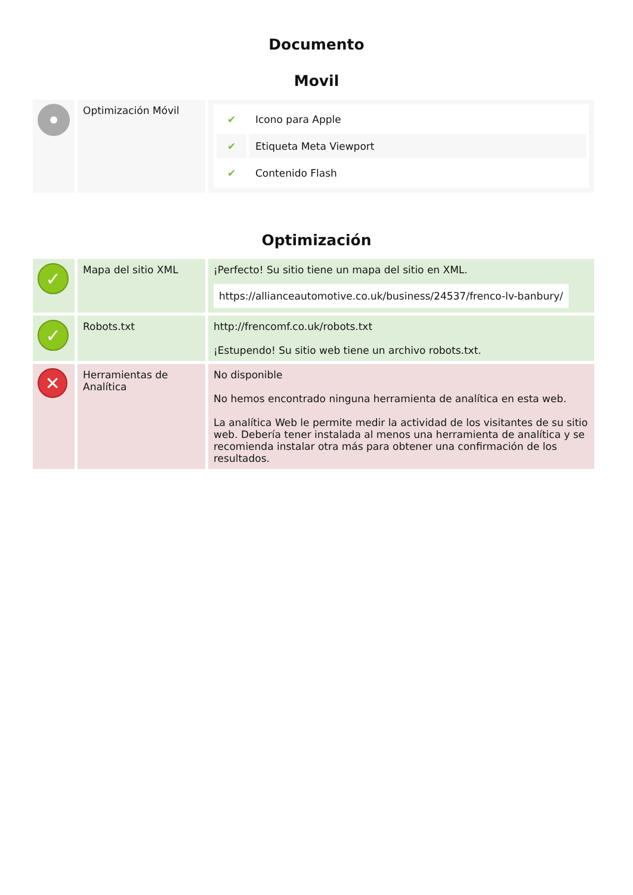Documento
Movil
| | Optimización Móvil | / ✔ / Icono para Apple / / ✔ / Etiqueta Meta Viewport / / ✔ / Contenido Flash / |
Optimización
| ✓ | Mapa del sitio XML | ¡Perfecto! Su sitio tiene un mapa del sitio en XML. https://allianceautomotive.co.uk/business/24537/frenco-lv-banbury/ |
| ✓ | Robots.txt | http://frencomf.co.uk/robots.txt ¡Estupendo! Su sitio web tiene un archivo robots.txt. |
| ✕ | Herramientas de Analítica | No disponible No hemos encontrado ninguna herramienta de analítica en esta web. La analítica Web le permite medir la actividad de los visitantes de su sitio web. Debería tener instalada al menos una herramienta de analítica y se recomienda instalar otra más para obtener una confirmación de los resultados. |